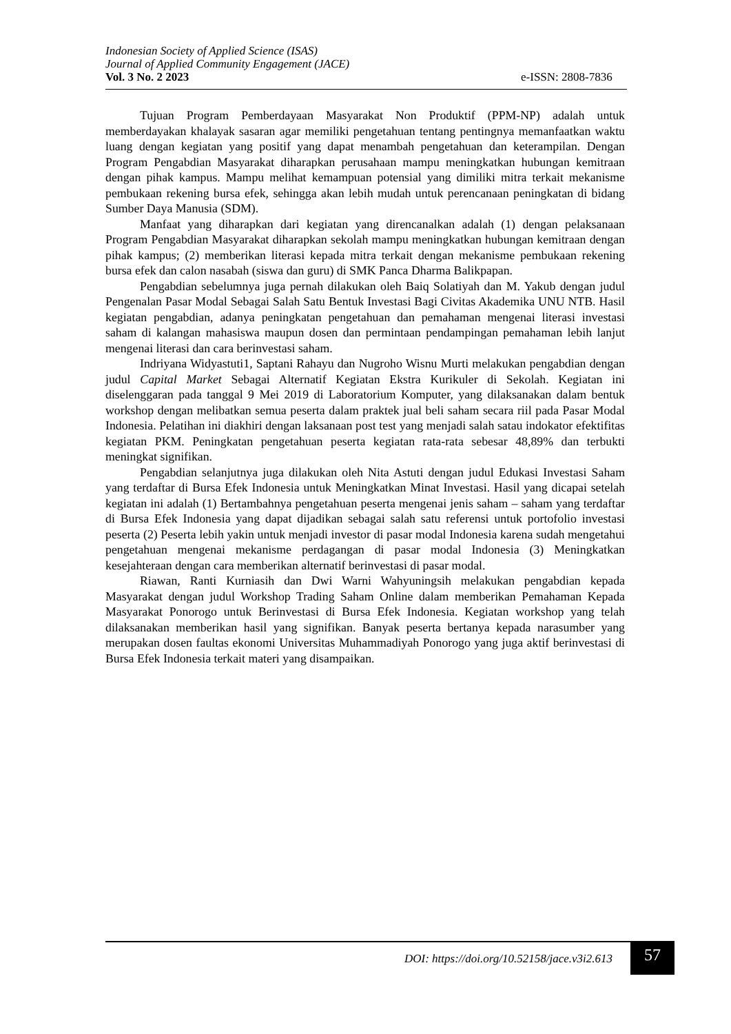Indonesian Society of Applied Science (ISAS)
Journal of Applied Community Engagement (JACE)
Vol. 3 No. 2 2023 e-ISSN: 2808-7836
Tujuan Program Pemberdayaan Masyarakat Non Produktif (PPM-NP) adalah untuk memberdayakan khalayak sasaran agar memiliki pengetahuan tentang pentingnya memanfaatkan waktu luang dengan kegiatan yang positif yang dapat menambah pengetahuan dan keterampilan. Dengan Program Pengabdian Masyarakat diharapkan perusahaan mampu meningkatkan hubungan kemitraan dengan pihak kampus. Mampu melihat kemampuan potensial yang dimiliki mitra terkait mekanisme pembukaan rekening bursa efek, sehingga akan lebih mudah untuk perencanaan peningkatan di bidang Sumber Daya Manusia (SDM).
Manfaat yang diharapkan dari kegiatan yang direncanalkan adalah (1) dengan pelaksanaan Program Pengabdian Masyarakat diharapkan sekolah mampu meningkatkan hubungan kemitraan dengan pihak kampus; (2) memberikan literasi kepada mitra terkait dengan mekanisme pembukaan rekening bursa efek dan calon nasabah (siswa dan guru) di SMK Panca Dharma Balikpapan.
Pengabdian sebelumnya juga pernah dilakukan oleh Baiq Solatiyah dan M. Yakub dengan judul Pengenalan Pasar Modal Sebagai Salah Satu Bentuk Investasi Bagi Civitas Akademika UNU NTB. Hasil kegiatan pengabdian, adanya peningkatan pengetahuan dan pemahaman mengenai literasi investasi saham di kalangan mahasiswa maupun dosen dan permintaan pendampingan pemahaman lebih lanjut mengenai literasi dan cara berinvestasi saham.
Indriyana Widyastuti1, Saptani Rahayu dan Nugroho Wisnu Murti melakukan pengabdian dengan judul Capital Market Sebagai Alternatif Kegiatan Ekstra Kurikuler di Sekolah. Kegiatan ini diselenggaran pada tanggal 9 Mei 2019 di Laboratorium Komputer, yang dilaksanakan dalam bentuk workshop dengan melibatkan semua peserta dalam praktek jual beli saham secara riil pada Pasar Modal Indonesia. Pelatihan ini diakhiri dengan laksanaan post test yang menjadi salah satau indokator efektifitas kegiatan PKM. Peningkatan pengetahuan peserta kegiatan rata-rata sebesar 48,89% dan terbukti meningkat signifikan.
Pengabdian selanjutnya juga dilakukan oleh Nita Astuti dengan judul Edukasi Investasi Saham yang terdaftar di Bursa Efek Indonesia untuk Meningkatkan Minat Investasi. Hasil yang dicapai setelah kegiatan ini adalah (1) Bertambahnya pengetahuan peserta mengenai jenis saham – saham yang terdaftar di Bursa Efek Indonesia yang dapat dijadikan sebagai salah satu referensi untuk portofolio investasi peserta (2) Peserta lebih yakin untuk menjadi investor di pasar modal Indonesia karena sudah mengetahui pengetahuan mengenai mekanisme perdagangan di pasar modal Indonesia (3) Meningkatkan kesejahteraan dengan cara memberikan alternatif berinvestasi di pasar modal.
Riawan, Ranti Kurniasih dan Dwi Warni Wahyuningsih melakukan pengabdian kepada Masyarakat dengan judul Workshop Trading Saham Online dalam memberikan Pemahaman Kepada Masyarakat Ponorogo untuk Berinvestasi di Bursa Efek Indonesia. Kegiatan workshop yang telah dilaksanakan memberikan hasil yang signifikan. Banyak peserta bertanya kepada narasumber yang merupakan dosen faultas ekonomi Universitas Muhammadiyah Ponorogo yang juga aktif berinvestasi di Bursa Efek Indonesia terkait materi yang disampaikan.
DOI: https://doi.org/10.52158/jace.v3i2.613 57